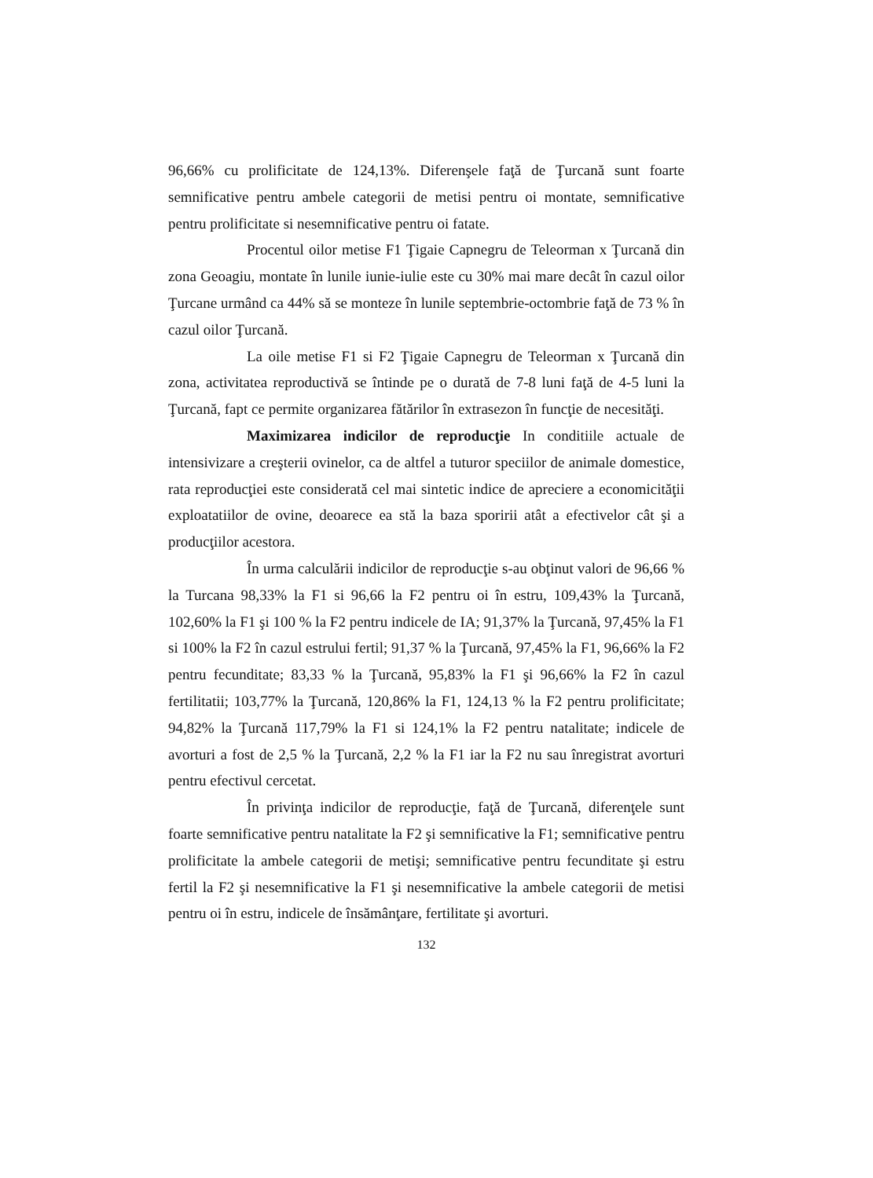96,66% cu prolificitate de 124,13%. Diferenşele faţă de Ţurcană sunt foarte semnificative pentru ambele categorii de metisi pentru oi montate, semnificative pentru prolificitate si nesemnificative pentru oi fatate.
Procentul oilor metise F1 Ţigaie Capnegru de Teleorman x Ţurcană din zona Geoagiu, montate în lunile iunie-iulie este cu 30% mai mare decât în cazul oilor Ţurcane urmând ca 44% să se monteze în lunile septembrie-octombrie faţă de 73 % în cazul oilor Ţurcană.
La oile metise F1 si F2 Ţigaie Capnegru de Teleorman x Ţurcană din zona, activitatea reproductivă se întinde pe o durată de 7-8 luni faţă de 4-5 luni la Ţurcană, fapt ce permite organizarea fătărilor în extrasezon în funcţie de necesităţi.
Maximizarea indicilor de reproducţie In conditiile actuale de intensivizare a creşterii ovinelor, ca de altfel a tuturor speciilor de animale domestice, rata reproducţiei este considerată cel mai sintetic indice de apreciere a economicităţii exploatatiilor de ovine, deoarece ea stă la baza sporirii atât a efectivelor cât şi a producţiilor acestora.
În urma calculării indicilor de reproducţie s-au obţinut valori de 96,66 % la Turcana 98,33% la F1 si 96,66 la F2 pentru oi în estru, 109,43% la Ţurcană, 102,60% la F1 şi 100 % la F2 pentru indicele de IA; 91,37% la Ţurcană, 97,45% la F1 si 100% la F2 în cazul estrului fertil; 91,37 % la Ţurcană, 97,45% la F1, 96,66% la F2 pentru fecunditate; 83,33 % la Ţurcană, 95,83% la F1 şi 96,66% la F2 în cazul fertilitatii; 103,77% la Ţurcană, 120,86% la F1, 124,13 % la F2 pentru prolificitate; 94,82% la Ţurcană 117,79% la F1 si 124,1% la F2 pentru natalitate; indicele de avorturi a fost de 2,5 % la Ţurcană, 2,2 % la F1 iar la F2 nu sau înregistrat avorturi pentru efectivul cercetat.
În privinţa indicilor de reproducţie, faţă de Ţurcană, diferenţele sunt foarte semnificative pentru natalitate la F2 şi semnificative la F1; semnificative pentru prolificitate la ambele categorii de metişi; semnificative pentru fecunditate şi estru fertil la F2 şi nesemnificative la F1 şi nesemnificative la ambele categorii de metisi pentru oi în estru, indicele de însămânţare, fertilitate şi avorturi.
132